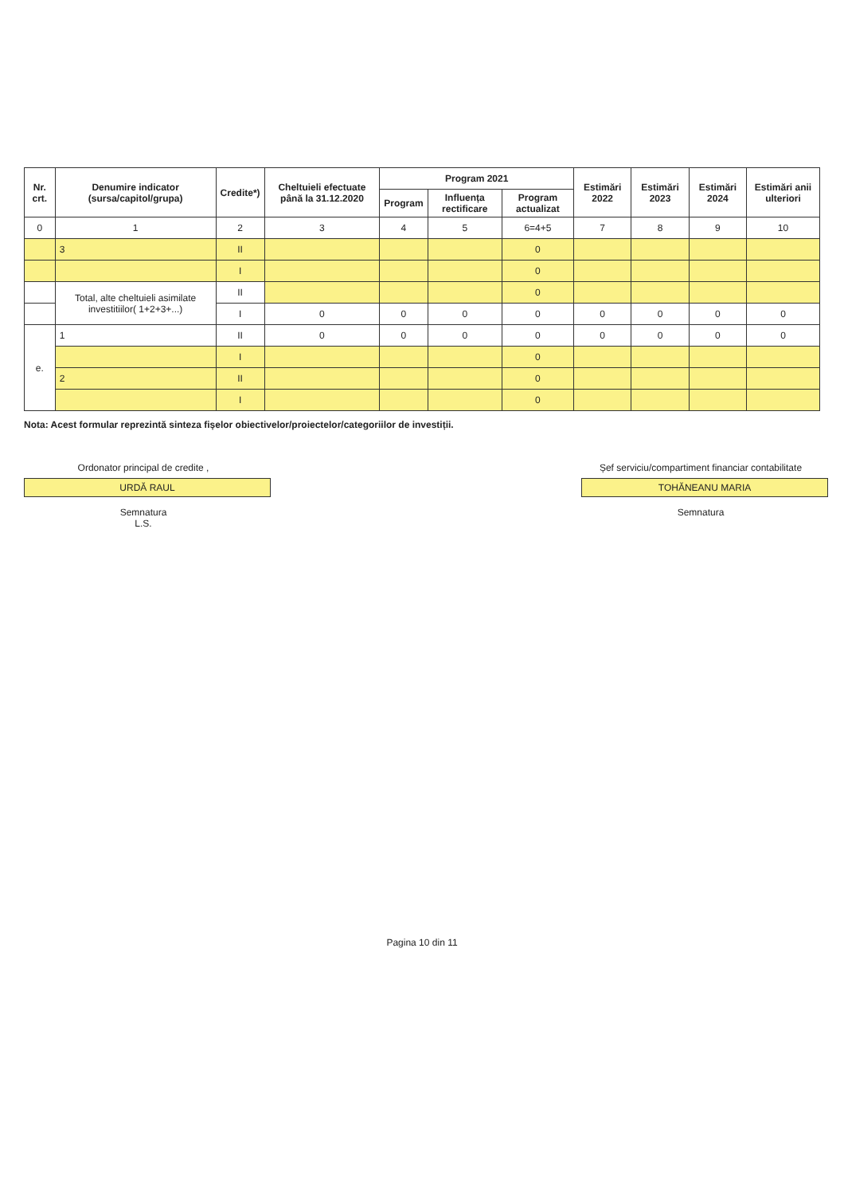| Nr. crt. | Denumire indicator (sursa/capitol/grupa) | Credite*) | Cheltuieli efectuate până la 31.12.2020 | Program 2021 | | | Estimări 2022 | Estimări 2023 | Estimări 2024 | Estimări anii ulteriori |
| --- | --- | --- | --- | --- | --- | --- | --- | --- | --- | --- |
| | | | | Program | Influența rectificare | Program actualizat | | | | |
| 0 | 1 | 2 | 3 | 4 | 5 | 6=4+5 | 7 | 8 | 9 | 10 |
| | 3 | II | | | | 0 | | | | |
| | | I | | | | 0 | | | | |
| | Total, alte cheltuieli asimilate investitiilor( 1+2+3+...) | II | | | | 0 | | | | |
| | | I | 0 | 0 | 0 | 0 | 0 | 0 | 0 | 0 |
| e. | 1 | II | 0 | 0 | 0 | 0 | 0 | 0 | 0 | 0 |
| | | I | | | | 0 | | | | |
| | 2 | II | | | | 0 | | | | |
| | | I | | | | 0 | | | | |
Nota: Acest formular reprezintă sinteza fișelor obiectivelor/proiectelor/categoriilor de investiții.
Ordonator principal de credite ,
URDĂ RAUL
Semnatura
L.S.
Șef serviciu/compartiment financiar contabilitate
TOHĂNEANU MARIA
Semnatura
Pagina 10 din 11